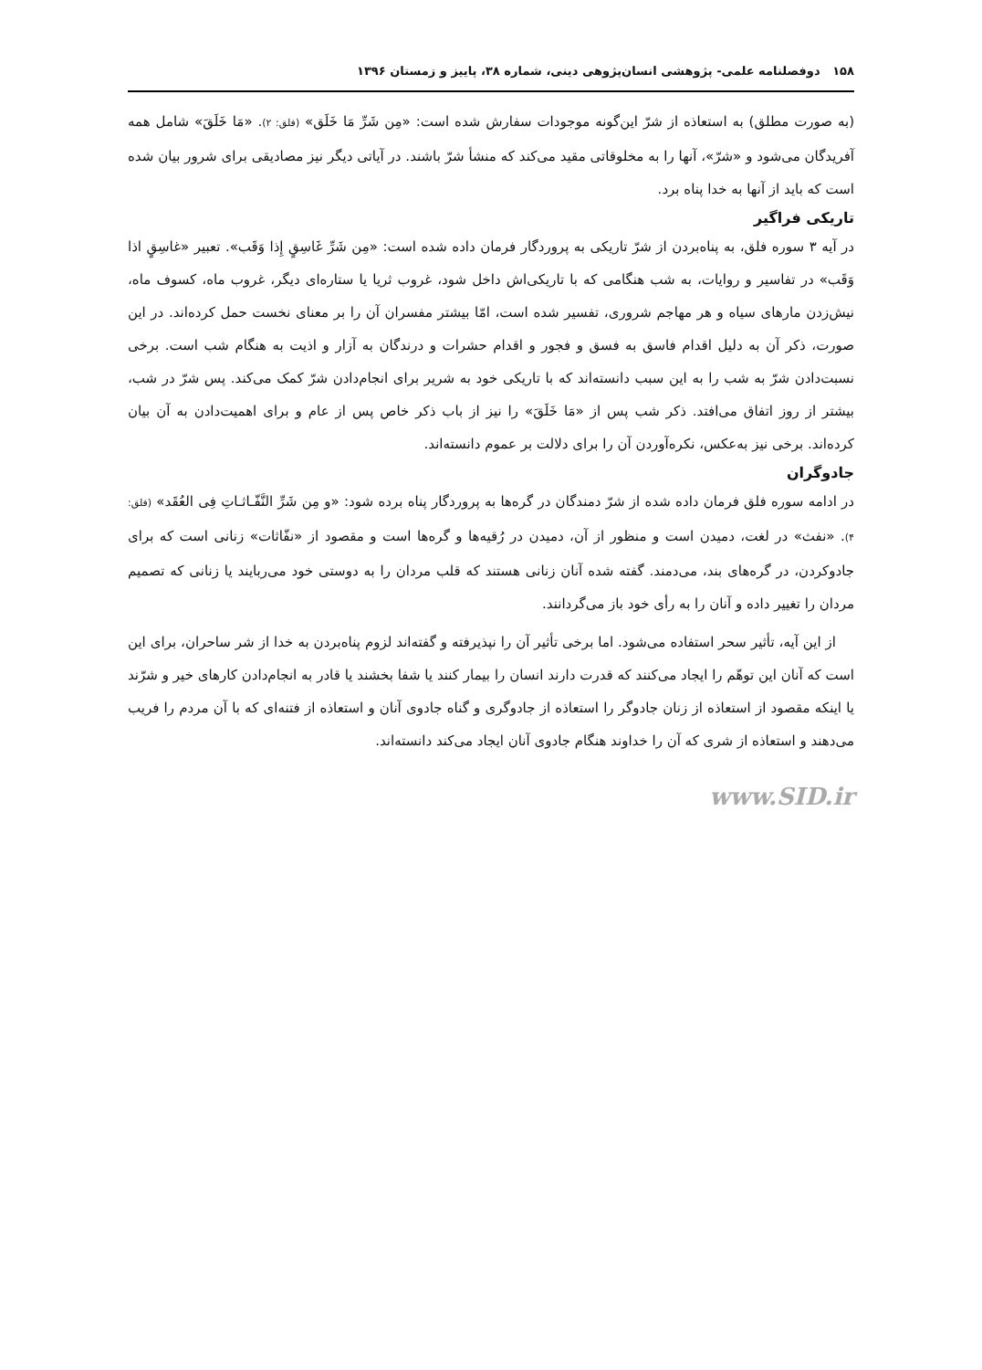۱۵۸ دوفصلنامه علمی- پژوهشی انسان‌پژوهی دینی، شماره ۳۸، پاییز و زمستان ۱۳۹۶
(به صورت مطلق) به استعاذه از شرّ این‌گونه موجودات سفارش شده است: «مِن شَرِّ مَا خَلَق» (فلق: ۲). «مَا خَلَقَ» شامل همه آفریدگان می‌شود و «شرّ»، آنها را به مخلوقاتی مقید می‌کند که منشأ شرّ باشند. در آیاتی دیگر نیز مصادیقی برای شرور بیان شده است که باید از آنها به خدا پناه برد.
تاریکی فراگیر
در آیه ۳ سوره فلق، به پناه‌بردن از شرّ تاریکی به پروردگار فرمان داده شده است: «مِن شَرِّ غَاسِقٍ إِذا وَقَب». تعبیر «غاسِقٍ اذا وَقَب» در تفاسیر و روایات، به شب هنگامی که با تاریکی‌اش داخل شود، غروب ثریا یا ستاره‌ای دیگر، غروب ماه، کسوف ماه، نیش‌زدن مارهای سیاه و هر مهاجم شروری، تفسیر شده است، امّا بیشتر مفسران آن را بر معنای نخست حمل کرده‌اند. در این صورت، ذکر آن به دلیل اقدام فاسق به فسق و فجور و اقدام حشرات و درندگان به آزار و اذیت به هنگام شب است. برخی نسبت‌دادن شرّ به شب را به این سبب دانسته‌اند که با تاریکی خود به شریر برای انجام‌دادن شرّ کمک می‌کند. پس شرّ در شب، بیشتر از روز اتفاق می‌افتد. ذکر شب پس از «مَا خَلَقَ» را نیز از باب ذکر خاص پس از عام و برای اهمیت‌دادن به آن بیان کرده‌اند. برخی نیز به‌عکس، نکره‌آوردن آن را برای دلالت بر عموم دانسته‌اند.
جادوگران
در ادامه سوره فلق فرمان داده شده از شرّ دمندگان در گره‌ها به پروردگار پناه برده شود: «و مِن شَرِّ النَّفّـاثـاتِ فِی العُقَد» (فلق: ۴). «نفث» در لغت، دمیدن است و منظور از آن، دمیدن در رُقیه‌ها و گره‌ها است و مقصود از «نفّاثات» زنانی است که برای جادوکردن، در گره‌های بند، می‌دمند. گفته شده آنان زنانی هستند که قلب مردان را به دوستی خود می‌ربایند یا زنانی که تصمیم مردان را تغییر داده و آنان را به رأی خود باز می‌گردانند.
از این آیه، تأثیر سحر استفاده می‌شود. اما برخی تأثیر آن را نپذیرفته و گفته‌اند لزوم پناه‌بردن به خدا از شر ساحران، برای این است که آنان این توهّم را ایجاد می‌کنند که قدرت دارند انسان را بیمار کنند یا شفا بخشند یا قادر به انجام‌دادن کارهای خیر و شرّند یا اینکه مقصود از استعاذه از زنان جادوگر را استعاذه از جادوگری و گناه جادوی آنان و استعاذه از فتنه‌ای که با آن مردم را فریب می‌دهند و استعاذه از شری که آن را خداوند هنگام جادوی آنان ایجاد می‌کند دانسته‌اند.
www.SID.ir